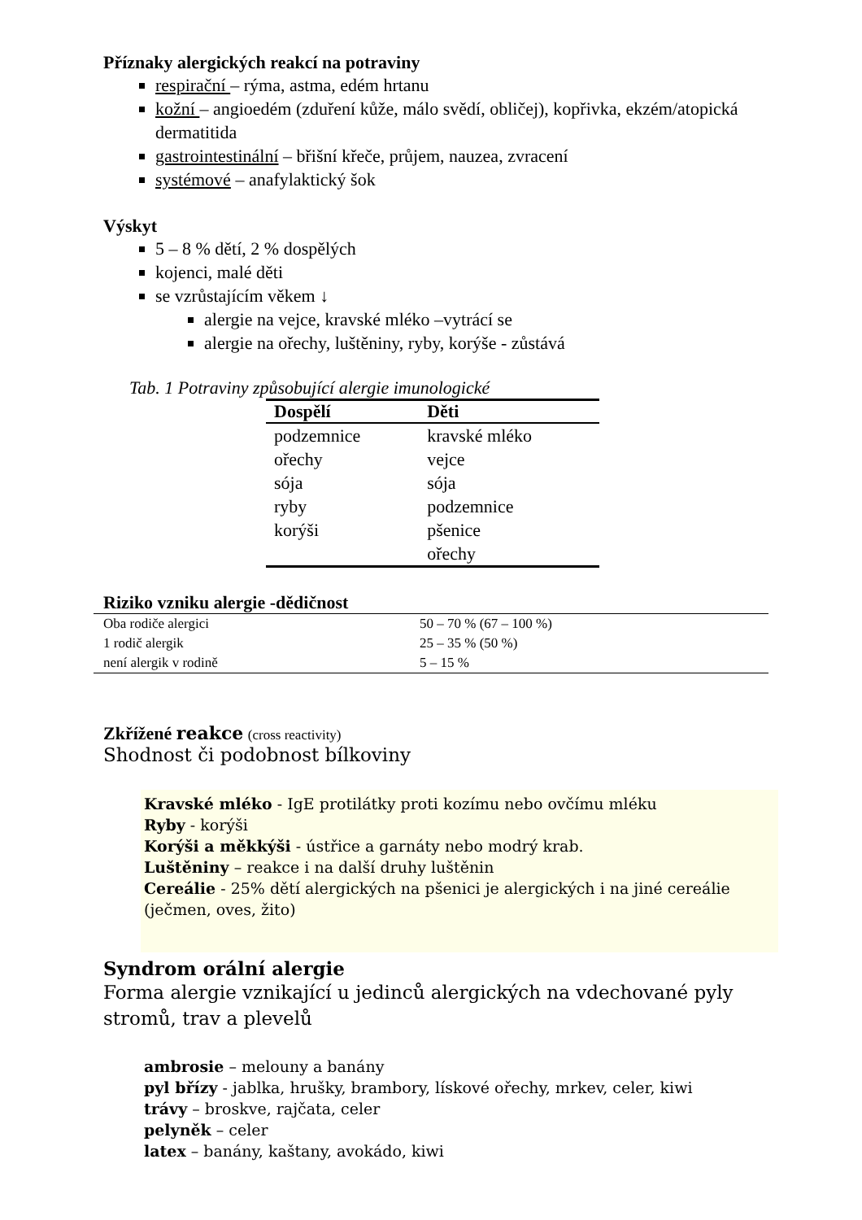Příznaky alergických reakcí na potraviny
respirační – rýma, astma, edém hrtanu
kožní – angioedém (zduření kůže, málo svědí, obličej), kopřivka, ekzém/atopická dermatitida
gastrointestinální – břišní křeče, průjem, nauzea, zvracení
systémové – anafylaktický šok
Výskyt
5 – 8 % dětí, 2 % dospělých
kojenci, malé děti
se vzrůstajícím věkem ↓
alergie na vejce, kravské mléko –vytrácí se
alergie na ořechy, luštěniny, ryby, korýše - zůstává
Tab. 1 Potraviny způsobující alergie imunologické
| Dospělí | Děti |
| --- | --- |
| podzemnice | kravské mléko |
| ořechy | vejce |
| sója | sója |
| ryby | podzemnice |
| korýši | pšenice |
| | ořechy |
Riziko vzniku alergie -dědičnost
| Oba rodiče alergici | 50 – 70 % (67 – 100 %) |
| 1 rodič alergik | 25 – 35 % (50 %) |
| není alergik v rodině | 5 – 15 % |
Zkřížené reakce (cross reactivity)
Shodnost či podobnost bílkoviny
Kravské mléko - IgE protilátky proti kozímu nebo ovčímu mléku
Ryby - korýši
Korýši a měkkýši - ústřice a garnáty nebo modrý krab.
Luštěniny – reakce i na další druhy luštěnin
Cereálie - 25% dětí alergických na pšenici je alergických i na jiné cereálie (ječmen, oves, žito)
Syndrom orální alergie
Forma alergie vznikající u jedinců alergických na vdechované pyly stromů, trav a plevelů
ambrosie – melouny a banány
pyl břízy - jablka, hrušky, brambory, lískové ořechy, mrkev, celer, kiwi
trávy – broskve, rajčata, celer
pelyněk – celer
latex – banány, kaštany, avokádo, kiwi